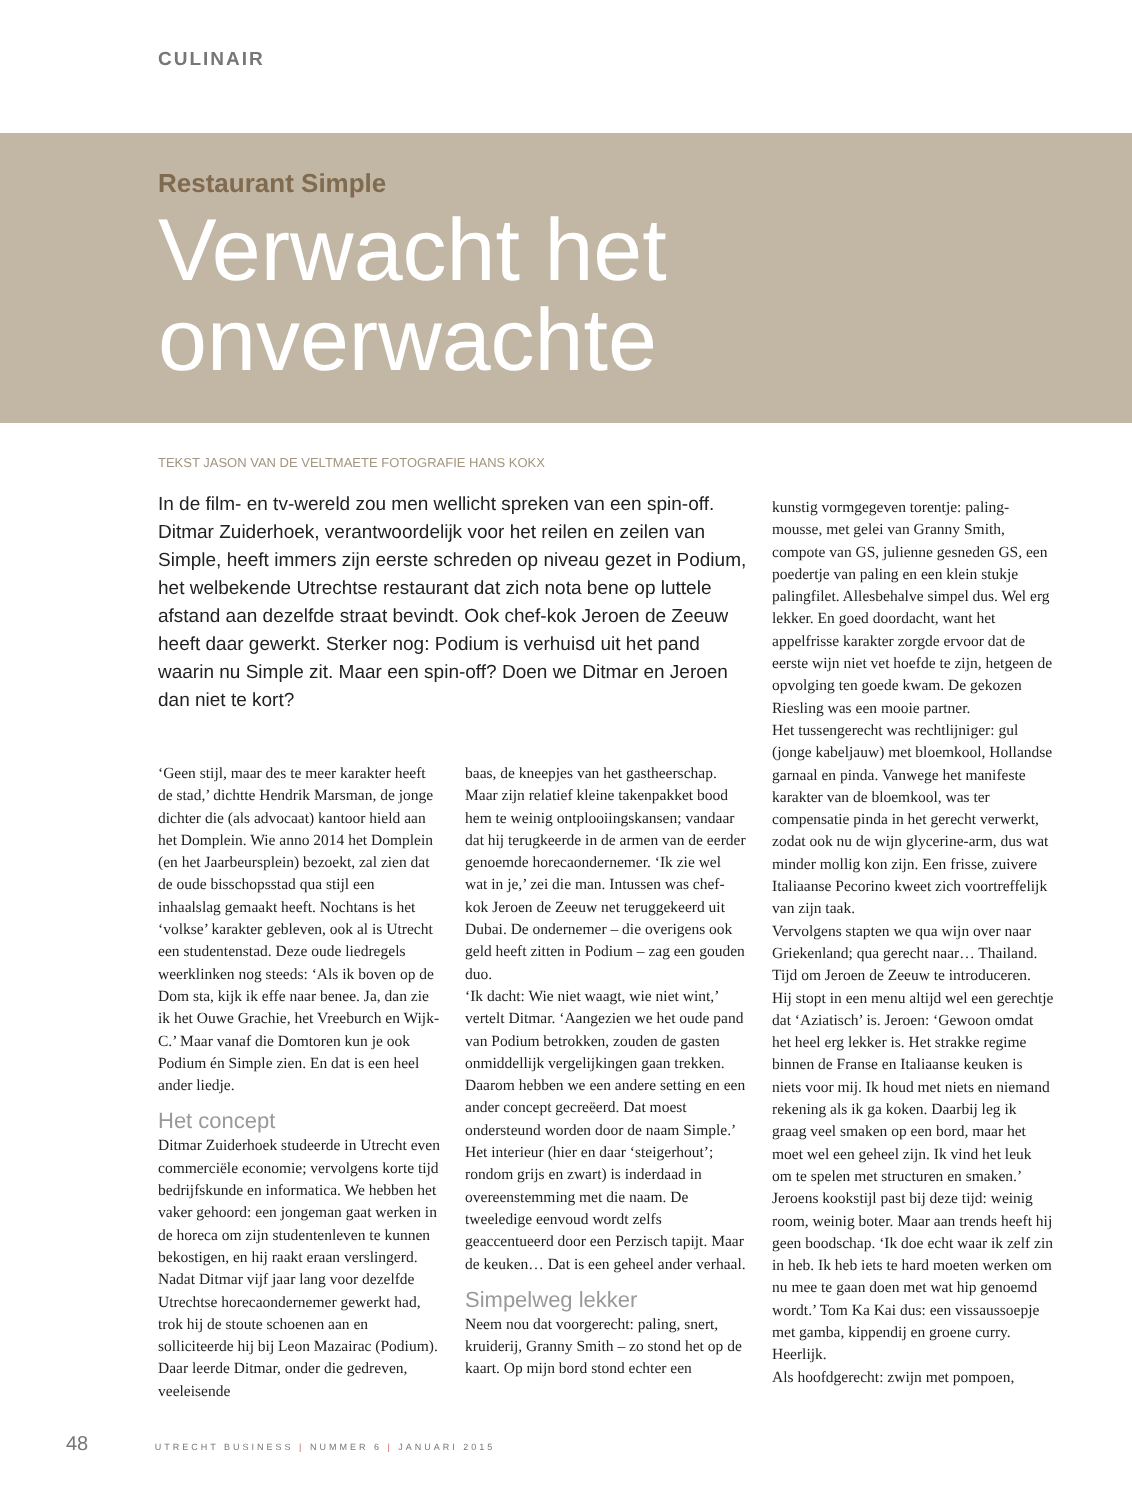CULINAIR
Restaurant Simple
Verwacht het
onverwachte
TEKST JASON VAN DE VELTMAETE FOTOGRAFIE HANS KOKX
In de film- en tv-wereld zou men wellicht spreken van een spin-off. Ditmar Zuiderhoek, verantwoordelijk voor het reilen en zeilen van Simple, heeft immers zijn eerste schreden op niveau gezet in Podium, het welbekende Utrechtse restaurant dat zich nota bene op luttele afstand aan dezelfde straat bevindt. Ook chef-kok Jeroen de Zeeuw heeft daar gewerkt. Sterker nog: Podium is verhuisd uit het pand waarin nu Simple zit. Maar een spin-off? Doen we Ditmar en Jeroen dan niet te kort?
‘Geen stijl, maar des te meer karakter heeft de stad,’ dichtte Hendrik Marsman, de jonge dichter die (als advocaat) kantoor hield aan het Domplein. Wie anno 2014 het Domplein (en het Jaarbeursplein) bezoekt, zal zien dat de oude bisschopsstad qua stijl een inhaalslag gemaakt heeft. Nochtans is het ‘volkse’ karakter gebleven, ook al is Utrecht een studentenstad. Deze oude liedregels weerklinken nog steeds: ‘Als ik boven op de Dom sta, kijk ik effe naar benee. Ja, dan zie ik het Ouwe Grachie, het Vreeburch en Wijk-C.’ Maar vanaf die Domtoren kun je ook Podium én Simple zien. En dat is een heel ander liedje.
Het concept
Ditmar Zuiderhoek studeerde in Utrecht even commerciële economie; vervolgens korte tijd bedrijfskunde en informatica. We hebben het vaker gehoord: een jongeman gaat werken in de horeca om zijn studentenleven te kunnen bekostigen, en hij raakt eraan verslingerd. Nadat Ditmar vijf jaar lang voor dezelfde Utrechtse horecaondernemer gewerkt had, trok hij de stoute schoenen aan en solliciteerde hij bij Leon Mazairac (Podium). Daar leerde Ditmar, onder die gedreven, veeleisende
baas, de kneepjes van het gastheerschap. Maar zijn relatief kleine takenpakket bood hem te weinig ontplooiingskansen; vandaar dat hij terugkeerde in de armen van de eerder genoemde horecaondernemer. ‘Ik zie wel wat in je,’ zei die man. Intussen was chef-kok Jeroen de Zeeuw net teruggekeerd uit Dubai. De ondernemer – die overigens ook geld heeft zitten in Podium – zag een gouden duo.
‘Ik dacht: Wie niet waagt, wie niet wint,’ vertelt Ditmar. ‘Aangezien we het oude pand van Podium betrokken, zouden de gasten onmiddellijk vergelijkingen gaan trekken. Daarom hebben we een andere setting en een ander concept gecreëerd. Dat moest ondersteund worden door de naam Simple.’
Het interieur (hier en daar ‘steigerhout’; rondom grijs en zwart) is inderdaad in overeenstemming met die naam. De tweeledige eenvoud wordt zelfs geaccentueerd door een Perzisch tapijt. Maar de keuken… Dat is een geheel ander verhaal.
Simpelweg lekker
Neem nou dat voorgerecht: paling, snert, kruiderij, Granny Smith – zo stond het op de kaart. Op mijn bord stond echter een
kunstig vormgegeven torentje: paling-mousse, met gelei van Granny Smith, compote van GS, julienne gesneden GS, een poedertje van paling en een klein stukje palingfilet. Allesbehalve simpel dus. Wel erg lekker. En goed doordacht, want het appelfrisse karakter zorgde ervoor dat de eerste wijn niet vet hoefde te zijn, hetgeen de opvolging ten goede kwam. De gekozen Riesling was een mooie partner.
Het tussengerecht was rechtlijniger: gul (jonge kabeljauw) met bloemkool, Hollandse garnaal en pinda. Vanwege het manifeste karakter van de bloemkool, was ter compensatie pinda in het gerecht verwerkt, zodat ook nu de wijn glycerine-arm, dus wat minder mollig kon zijn. Een frisse, zuivere Italiaanse Pecorino kweet zich voortreffelijk van zijn taak.
Vervolgens stapten we qua wijn over naar Griekenland; qua gerecht naar… Thailand. Tijd om Jeroen de Zeeuw te introduceren. Hij stopt in een menu altijd wel een gerechtje dat ‘Aziatisch’ is. Jeroen: ‘Gewoon omdat het heel erg lekker is. Het strakke regime binnen de Franse en Italiaanse keuken is niets voor mij. Ik houd met niets en niemand rekening als ik ga koken. Daarbij leg ik graag veel smaken op een bord, maar het moet wel een geheel zijn. Ik vind het leuk om te spelen met structuren en smaken.’
Jeroens kookstijl past bij deze tijd: weinig room, weinig boter. Maar aan trends heeft hij geen boodschap. ‘Ik doe echt waar ik zelf zin in heb. Ik heb iets te hard moeten werken om nu mee te gaan doen met wat hip genoemd wordt.’ Tom Ka Kai dus: een vissaussoepje met gamba, kippendij en groene curry. Heerlijk.
Als hoofdgerecht: zwijn met pompoen,
48 UTRECHT BUSINESS | NUMMER 6 | JANUARI 2015